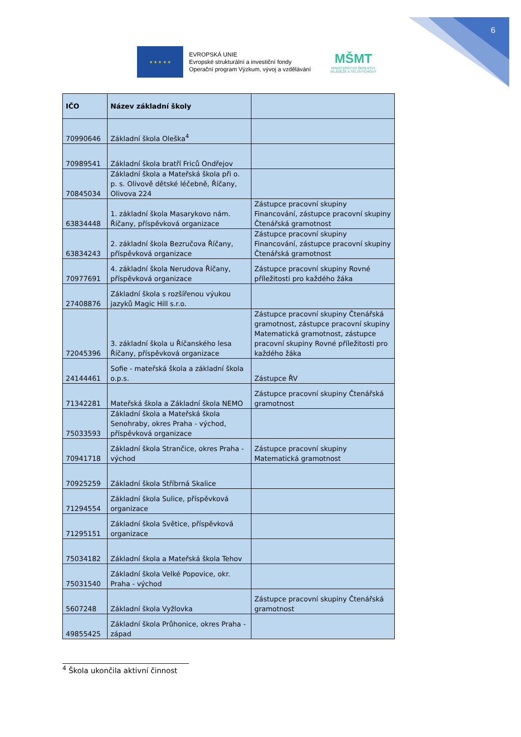6
★ ★ ★ ★ ★
EVROPSKÁ UNIE
Evropské strukturální a investiční fondy
Operační program Výzkum, vývoj a vzdělávání
MŠMT
MINISTERSTVO ŠKOLSTVÍ,
MLÁDEŽE A TĚLOVÝCHOVY
| IČO | Název základní školy | |
| --- | --- | --- |
| 70990646 | Základní škola Oleška<sup>4</sup> | |
| 70989541 | Základní škola bratří Friců Ondřejov | |
| 70845034 | Základní škola a Mateřská škola při o. p. s. Olivově dětské léčebně, Říčany, Olivova 224 | |
| 63834448 | 1. základní škola Masarykovo nám. Říčany, příspěvková organizace | Zástupce pracovní skupiny Financování, zástupce pracovní skupiny Čtenářská gramotnost |
| 63834243 | 2. základní škola Bezručova Říčany, příspěvková organizace | Zástupce pracovní skupiny Financování, zástupce pracovní skupiny Čtenářská gramotnost |
| 70977691 | 4. základní škola Nerudova Říčany, příspěvková organizace | Zástupce pracovní skupiny Rovné příležitosti pro každého žáka |
| 27408876 | Základní škola s rozšířenou výukou jazyků Magic Hill s.r.o. | |
| 72045396 | 3. základní škola u Říčanského lesa Říčany, příspěvková organizace | Zástupce pracovní skupiny Čtenářská gramotnost, zástupce pracovní skupiny Matematická gramotnost, zástupce pracovní skupiny Rovné příležitosti pro každého žáka |
| 24144461 | Sofie - mateřská škola a základní škola o.p.s. | Zástupce ŘV |
| 71342281 | Mateřská škola a Základní škola NEMO | Zástupce pracovní skupiny Čtenářská gramotnost |
| 75033593 | Základní škola a Mateřská škola Senohraby, okres Praha - východ, příspěvková organizace | |
| 70941718 | Základní škola Strančice, okres Praha - východ | Zástupce pracovní skupiny Matematická gramotnost |
| 70925259 | Základní škola Stříbrná Skalice | |
| 71294554 | Základní škola Sulice, příspěvková organizace | |
| 71295151 | Základní škola Světice, příspěvková organizace | |
| 75034182 | Základní škola a Mateřská škola Tehov | |
| 75031540 | Základní škola Velké Popovice, okr. Praha - východ | |
| 5607248 | Základní škola Vyžlovka | Zástupce pracovní skupiny Čtenářská gramotnost |
| 49855425 | Základní škola Průhonice, okres Praha - západ | |
<sup>4</sup> Škola ukončila aktivní činnost